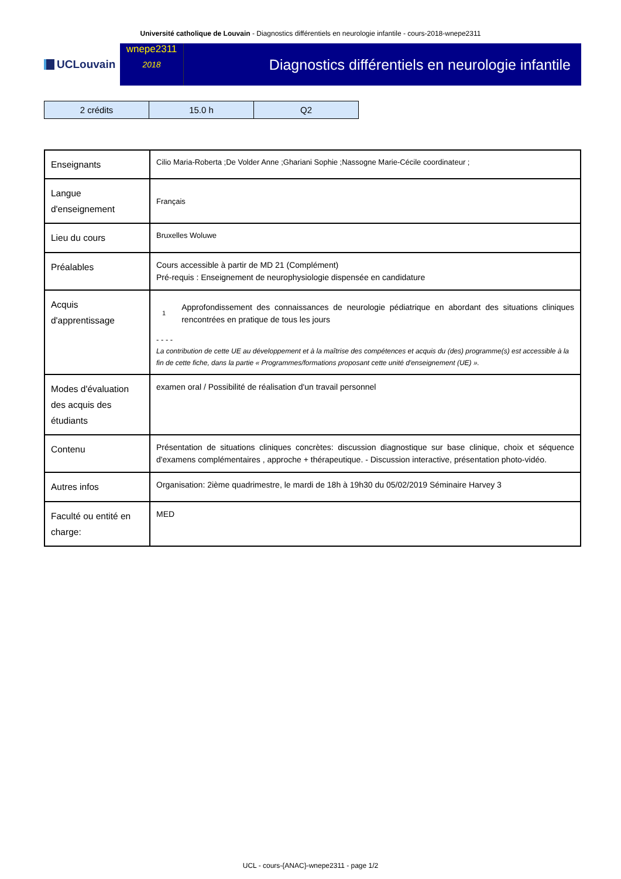Université catholique de Louvain - Diagnostics différentiels en neurologie infantile - cours-2018-wnepe2311
UCLouvain wnepe2311
2018
Diagnostics différentiels en neurologie infantile
| 2 crédits | 15.0 h | Q2 |
| Enseignants | Cilio Maria-Roberta ;De Volder Anne ;Ghariani Sophie ;Nassogne Marie-Cécile coordinateur ; |
| Langue d'enseignement | Français |
| Lieu du cours | Bruxelles Woluwe |
| Préalables | Cours accessible à partir de MD 21 (Complément) Pré-requis : Enseignement de neurophysiologie dispensée en candidature |
| Acquis d'apprentissage | 1 Approfondissement des connaissances de neurologie pédiatrique en abordant des situations cliniques rencontrées en pratique de tous les jours - - - - La contribution de cette UE au développement et à la maîtrise des compétences et acquis du (des) programme(s) est accessible à la fin de cette fiche, dans la partie « Programmes/formations proposant cette unité d'enseignement (UE) ». |
| Modes d'évaluation des acquis des étudiants | examen oral / Possibilité de réalisation d'un travail personnel |
| Contenu | Présentation de situations cliniques concrètes: discussion diagnostique sur base clinique, choix et séquence d'examens complémentaires , approche + thérapeutique. - Discussion interactive, présentation photo-vidéo. |
| Autres infos | Organisation: 2ième quadrimestre, le mardi de 18h à 19h30 du 05/02/2019 Séminaire Harvey 3 |
| Faculté ou entité en charge: | MED |
UCL - cours-{ANAC}-wnepe2311 - page 1/2